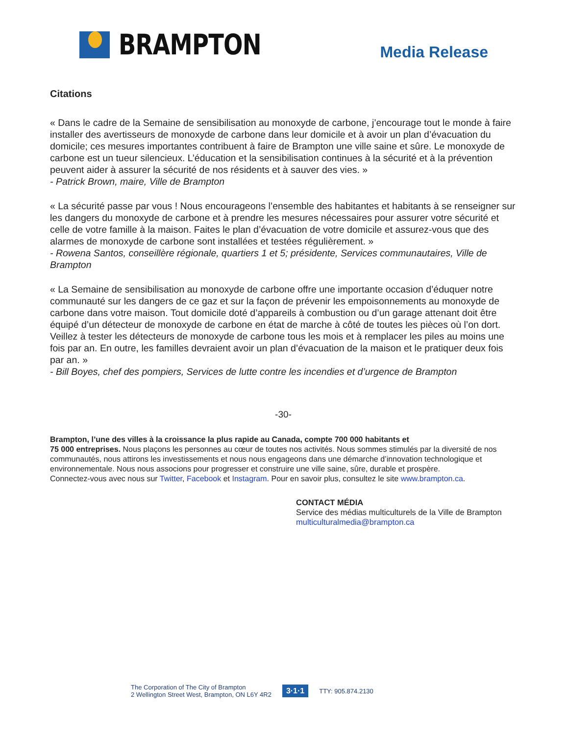BRAMPTON
Media Release
Citations
« Dans le cadre de la Semaine de sensibilisation au monoxyde de carbone, j’encourage tout le monde à faire installer des avertisseurs de monoxyde de carbone dans leur domicile et à avoir un plan d’évacuation du domicile; ces mesures importantes contribuent à faire de Brampton une ville saine et sûre. Le monoxyde de carbone est un tueur silencieux. L’éducation et la sensibilisation continues à la sécurité et à la prévention peuvent aider à assurer la sécurité de nos résidents et à sauver des vies. »
- Patrick Brown, maire, Ville de Brampton
« La sécurité passe par vous ! Nous encourageons l’ensemble des habitantes et habitants à se renseigner sur les dangers du monoxyde de carbone et à prendre les mesures nécessaires pour assurer votre sécurité et celle de votre famille à la maison. Faites le plan d’évacuation de votre domicile et assurez-vous que des alarmes de monoxyde de carbone sont installées et testées régulièrement. »
- Rowena Santos, conseillère régionale, quartiers 1 et 5; présidente, Services communautaires, Ville de Brampton
« La Semaine de sensibilisation au monoxyde de carbone offre une importante occasion d’éduquer notre communauté sur les dangers de ce gaz et sur la façon de prévenir les empoisonnements au monoxyde de carbone dans votre maison. Tout domicile doté d’appareils à combustion ou d’un garage attenant doit être équipé d’un détecteur de monoxyde de carbone en état de marche à côté de toutes les pièces où l’on dort. Veillez à tester les détecteurs de monoxyde de carbone tous les mois et à remplacer les piles au moins une fois par an. En outre, les familles devraient avoir un plan d’évacuation de la maison et le pratiquer deux fois par an. »
- Bill Boyes, chef des pompiers, Services de lutte contre les incendies et d’urgence de Brampton
-30-
Brampton, l’une des villes à la croissance la plus rapide au Canada, compte 700 000 habitants et
75 000 entreprises. Nous plaçons les personnes au cœur de toutes nos activités. Nous sommes stimulés par la diversité de nos communautés, nous attirons les investissements et nous nous engageons dans une démarche d’innovation technologique et environnementale. Nous nous associons pour progresser et construire une ville saine, sûre, durable et prospère.
Connectez-vous avec nous sur Twitter, Facebook et Instagram. Pour en savoir plus, consultez le site www.brampton.ca.
CONTACT MÉDIA
Service des médias multiculturels de la Ville de Brampton
multiculturalmedia@brampton.ca
The Corporation of The City of Brampton
2 Wellington Street West, Brampton, ON L6Y 4R2
3·1·1 TTY: 905.874.2130